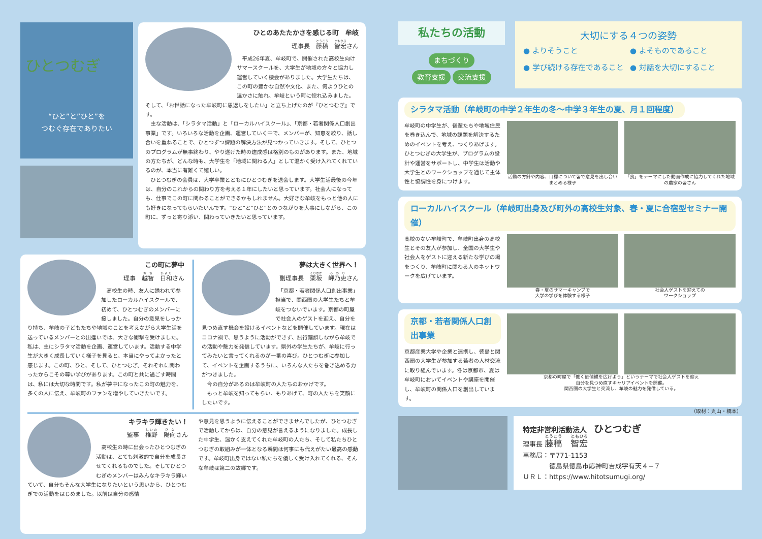ひとつむぎ
“ひと”と”ひと”を
つむぐ存在でありたい
ひとのあたたかさを感じる町　牟岐
理事長　藤稿　智宏さん
　平成26年夏、牟岐町で、開催された高校生向けサマースクールを、大学生が地域の方々と協力し運営していく機会がありました。大学生たちは、この町の豊かな自然や文化、また、何よりひとの温かさに触れ、牟岐という町に惚れ込みました。そして、「お世話になった牟岐町に恩返しをしたい」と立ち上げたのが『ひとつむぎ』です。
　主な活動は、「シラタマ活動」と「ローカルハイスクール」、「京都・若者関係人口創出事業」です。いろいろな活動を企画、運営していく中で、メンバーが、知恵を絞り、話し合いを重ねることで、ひとつずつ課題の解決方法が見つかっていきます。そして、ひとつのプログラムが無事終わり、やり遂げた時の達成感は格別のものがあります。また、地域の方たちが、どんな時も、大学生を「地域に関わる人」として温かく受け入れてくれているのが、本当に有難くて嬉しい。
　ひとつむぎの会員は、大学卒業とともにひとつむぎを退会します。大学生活最後の今年は、自分のこれからの関わり方を考える１年にしたいと思っています。社会人になっても、仕事でこの町に関わることができるかもしれません。大好きな牟岐をもっと他の人にも好きになってもらいたいんです。“ひと”と“ひと”とのつながりを大事にしながら、この町に、ずっと寄り添い、関わっていきたいと思っています。
この町に夢中
理事　越智　日和さん
　高校生の時、友人に誘われて参加したローカルハイスクールで、初めて、ひとつむぎのメンバーに接しました。自分の意見をしっかり持ち、牟岐の子どもたちや地域のことを考えながら大学生活を送っているメンバーとの出逢いでは、大きな衝撃を受けました。私は、主にシラタマ活動を企画、運営しています。活動する中学生が大きく成長していく様子を見ると、本当にやってよかったと感じます。この町、ひと、そして、ひとつむぎ。それぞれに関わったからこその尊い学びがあります。この町と共に過ごす時間は、私には大切な時間です。私が夢中になったこの町の魅力を、多くの人に伝え、牟岐町のファンを増やしていきたいです。
夢は大きく世界へ！
副理事長　栗坂　岬乃吏さん
　「京都・若者関係人口創出事業」担当で、関西圏の大学生たちと牟岐をつないでいます。京都の町屋で社会人のゲストを迎え、自分を見つめ直す機会を設けるイベントなどを開催しています。現在はコロナ禍で、思うように活動ができず、試行錯誤しながら牟岐での活動や魅力を発信しています。県外の学生たちが、牟岐に行ってみたいと言ってくれるのが一番の喜び。ひとつむぎに参加して、イベントを企画するうちに、いろんな人たちを巻き込める力がつきました。
　今の自分があるのは牟岐町の人たちのおかげです。
　もっと牟岐を知ってもらい、もりあげて、町の人たちを笑顔にしたいです。
キラキラ輝きたい！
監事　椎野　陽向さん
　高校生の時に出会ったひとつむぎの活動は、とても刺激的で自分を成長させてくれるものでした。そしてひとつむぎのメンバーはみんなキラキラ輝いていて、自分もそんな大学生になりたいという思いから、ひとつむぎでの活動をはじめました。以前は自分の感情
や意見を思うように伝えることができませんでしたが、ひとつむぎで活動してからは、自分の意見が言えるようになりました。成長した中学生、温かく支えてくれた牟岐町の人たち、そして私たちひとつむぎの取組みが一体となる瞬間は何事にも代えがたい最高の感動です。牟岐町出身ではない私たちを優しく受け入れてくれる、そんな牟岐は第二の故郷です。
私たちの活動
まちづくり
教育支援 交流支援
大切にする４つの姿勢
● よりそうこと ● よそものであること ● 学び続ける存在であること ● 対話を大切にすること
シラタマ活動（牟岐町の中学２年生の冬～中学３年生の夏、月１回程度）
牟岐町の中学生が、後輩たちや地域住民を巻き込んで、地域の課題を解決するためのイベントを考え、つくりあげます。ひとつむぎの大学生が、プログラムの設計や運営をサポートし、中学生は活動や大学生とのワークショップを通じて主体性と協調性を身につけます。
活動の方針や内容、目標について皆で意見を出し合いまとめる様子
「食」をテーマにした動画作成に協力してくれた地域の農家の皆さん
ローカルハイスクール（牟岐町出身及び町外の高校生対象、春・夏に合宿型セミナー開催）
高校のない牟岐町で、牟岐町出身の高校生とその友人が参加し、全国の大学生や社会人をゲストに迎える新たな学びの場をつくり、牟岐町に関わる人のネットワークを広げています。
春・夏のサマーキャンプで
大学の学びを体験する様子
社会人ゲストを迎えての
ワークショップ
京都・若者関係人口創出事業
京都産業大学や企業と連携し、徳島と関西圏の大学生が参加する若者の人材交流に取り組んでいます。冬は京都市、夏は牟岐町においてイベントや講座を開催し、牟岐町の関係人口を創出しています。
京都の町屋で「働く価値観を広げよう」というテーマで社会人ゲストを迎え
自分を見つめ直すキャリアイベントを開催。
関西圏の大学生と交流し、牟岐の魅力を発信している。
（取材：丸山・橋本）
特定非営利活動法人　ひとつむぎ
理事長 藤稿　智宏
事務局：〒771-1153
　　　　徳島県徳島市応神町吉成字有天４−７
ＵＲＬ：https://www.hitotsumugi.org/